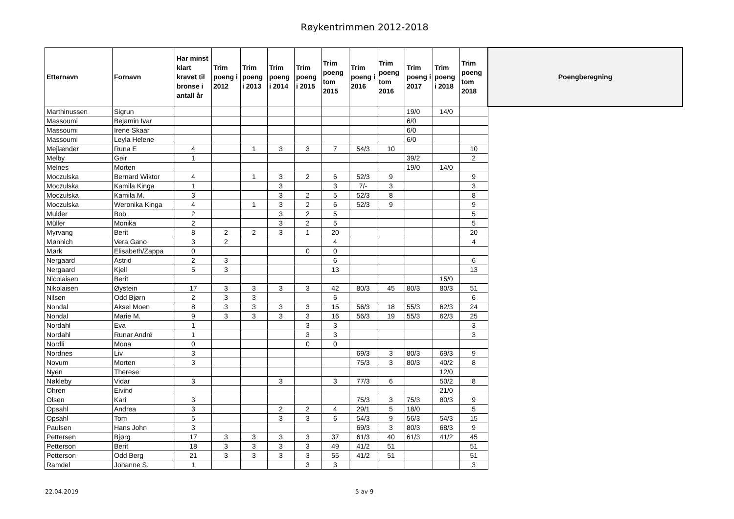Røykentrimmen 2012-2018
| Etternavn | Fornavn | Har minst klart kravet til bronse i antall år | Trim poeng i 2012 | Trim poeng i 2013 | Trim poeng i 2014 | Trim poeng i 2015 | Trim poeng tom 2015 | Trim poeng i 2016 | Trim poeng tom 2016 | Trim poeng i 2017 | Trim poeng i 2018 | Trim poeng tom 2018 | Poengberegning |
| --- | --- | --- | --- | --- | --- | --- | --- | --- | --- | --- | --- | --- | --- |
| Marthinussen | Sigrun | | | | | | | | | 19/0 | 14/0 | | |
| Massoumi | Bejamin Ivar | | | | | | | | | 6/0 | | | |
| Massoumi | Irene Skaar | | | | | | | | | 6/0 | | | |
| Massoumi | Leyla Helene | | | | | | | | | 6/0 | | | |
| Mejlænder | Runa E | 4 | | 1 | 3 | 3 | 7 | 54/3 | 10 | | | 10 | |
| Melby | Geir | 1 | | | | | | | | 39/2 | | 2 | |
| Melnes | Morten | | | | | | | | | 19/0 | 14/0 | | |
| Moczulska | Bernard Wiktor | 4 | | 1 | 3 | 2 | 6 | 52/3 | 9 | | | 9 | |
| Moczulska | Kamila Kinga | 1 | | | 3 | | 3 | 7/- | 3 | | | 3 | |
| Moczulska | Kamila M. | 3 | | | 3 | 2 | 5 | 52/3 | 8 | | | 8 | |
| Moczulska | Weronika Kinga | 4 | | 1 | 3 | 2 | 6 | 52/3 | 9 | | | 9 | |
| Mulder | Bob | 2 | | | 3 | 2 | 5 | | | | | 5 | |
| Müller | Monika | 2 | | | 3 | 2 | 5 | | | | | 5 | |
| Myrvang | Berit | 8 | 2 | 2 | 3 | 1 | 20 | | | | | 20 | |
| Mønnich | Vera Gano | 3 | 2 | | | | 4 | | | | | 4 | |
| Mørk | Elisabeth/Zappa | 0 | | | | 0 | 0 | | | | | | |
| Nergaard | Astrid | 2 | 3 | | | | 6 | | | | | 6 | |
| Nergaard | Kjell | 5 | 3 | | | | 13 | | | | | 13 | |
| Nicolaisen | Berit | | | | | | | | | | 15/0 | | |
| Nikolaisen | Øystein | 17 | 3 | 3 | 3 | 3 | 42 | 80/3 | 45 | 80/3 | 80/3 | 51 | |
| Nilsen | Odd Bjørn | 2 | 3 | 3 | | | 6 | | | | | 6 | |
| Nondal | Aksel Moen | 8 | 3 | 3 | 3 | 3 | 15 | 56/3 | 18 | 55/3 | 62/3 | 24 | |
| Nondal | Marie M. | 9 | 3 | 3 | 3 | 3 | 16 | 56/3 | 19 | 55/3 | 62/3 | 25 | |
| Nordahl | Eva | 1 | | | | 3 | 3 | | | | | 3 | |
| Nordahl | Runar André | 1 | | | | 3 | 3 | | | | | 3 | |
| Nordli | Mona | 0 | | | | 0 | 0 | | | | | | |
| Nordnes | Liv | 3 | | | | | | 69/3 | 3 | 80/3 | 69/3 | 9 | |
| Novum | Morten | 3 | | | | | | 75/3 | 3 | 80/3 | 40/2 | 8 | |
| Nyen | Therese | | | | | | | | | | 12/0 | | |
| Nøkleby | Vidar | 3 | | | 3 | | 3 | 77/3 | 6 | | 50/2 | 8 | |
| Ohren | Eivind | | | | | | | | | | 21/0 | | |
| Olsen | Kari | 3 | | | | | | 75/3 | 3 | 75/3 | 80/3 | 9 | |
| Opsahl | Andrea | 3 | | | 2 | 2 | 4 | 29/1 | 5 | 18/0 | | 5 | |
| Opsahl | Tom | 5 | | | 3 | 3 | 6 | 54/3 | 9 | 56/3 | 54/3 | 15 | |
| Paulsen | Hans John | 3 | | | | | | 69/3 | 3 | 80/3 | 68/3 | 9 | |
| Pettersen | Bjørg | 17 | 3 | 3 | 3 | 3 | 37 | 61/3 | 40 | 61/3 | 41/2 | 45 | |
| Petterson | Berit | 18 | 3 | 3 | 3 | 3 | 49 | 41/2 | 51 | | | 51 | |
| Petterson | Odd Berg | 21 | 3 | 3 | 3 | 3 | 55 | 41/2 | 51 | | | 51 | |
| Ramdel | Johanne S. | 1 | | | | 3 | 3 | | | | | 3 | |
22.04.2019 5 av 9